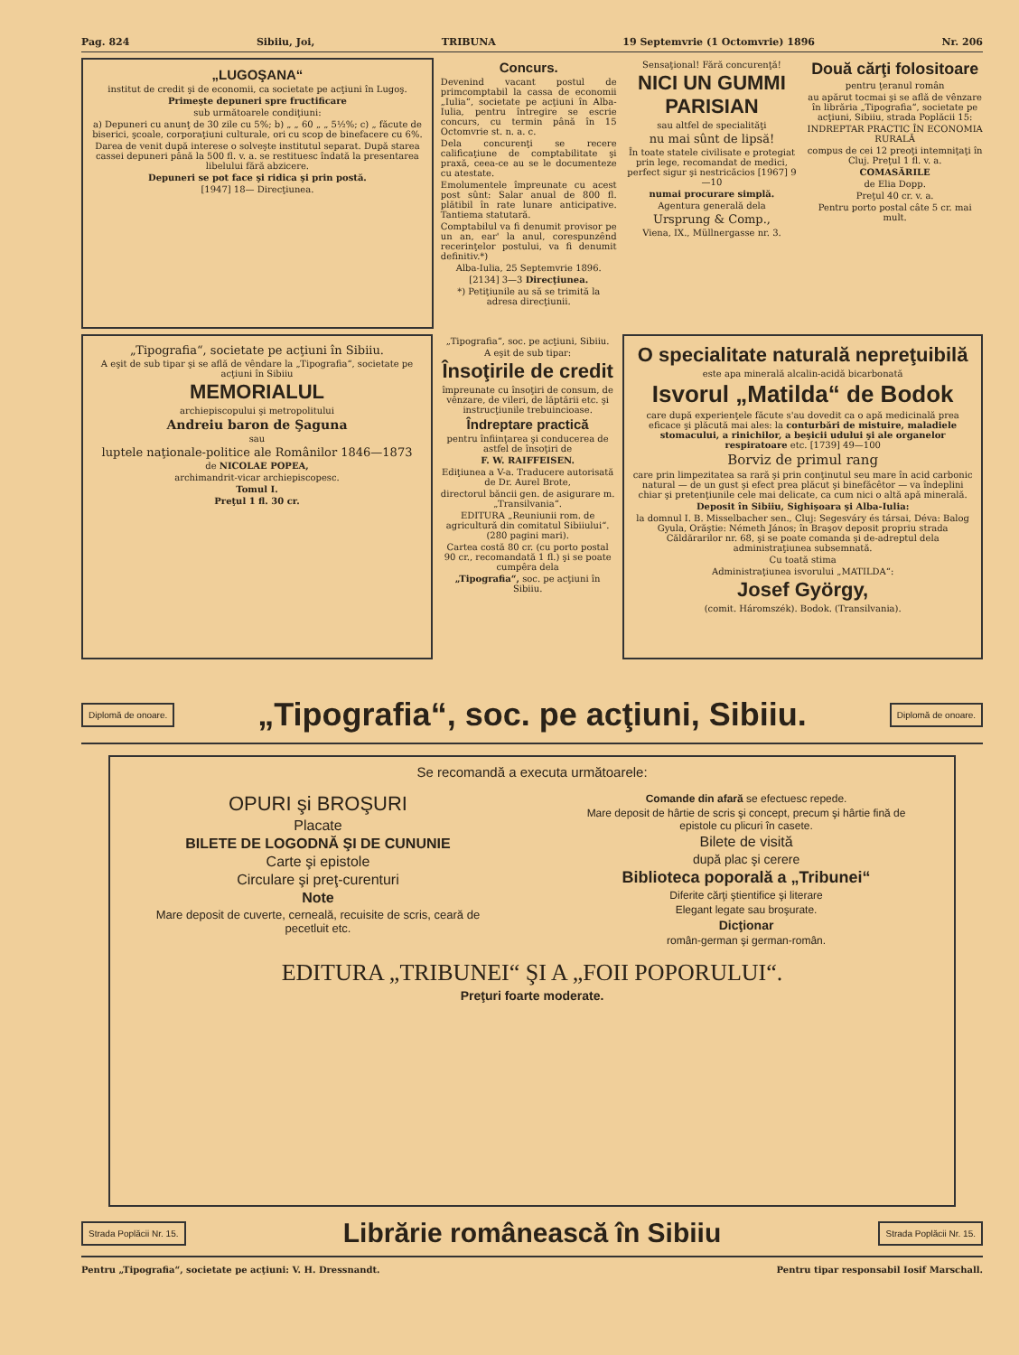Pag. 824 Sibiiu, Joi, TRIBUNA 19 Septemvrie (1 Octomvrie) 1896 Nr. 206
„LUGOŞANA“
institut de credit şi de economii, ca societate pe acţiuni în Lugoş.
Primeşte depuneri spre fructificare
sub următoarele condiţiuni:
a) Depuneri cu anunţ de 30 zile cu 5%; b) „ „ 60 „ „ 5½%; c) „ făcute de biserici, şcoale, corporaţiuni culturale, ori cu scop de binefacere cu 6%.
Darea de venit după interese o solveşte institutul separat. După starea cassei depuneri până la 500 fl. v. a. se restituesc îndată la presentarea libelului fără abzicere.
Depuneri se pot face şi ridica şi prin postă.
[1947] 18— Direcţiunea.
Concurs.
Devenind vacant postul de primcomptabil la cassa de economii „Iulia“, societate pe acţiuni în Alba-Iulia, pentru întregire se escrie concurs, cu termin până în 15 Octomvrie st. n. a. c.
Dela concurenţi se recere calificaţiune de comptabilitate şi praxă, ceea-ce au se le documenteze cu atestate.
Emolumentele împreunate cu acest post sûnt: Salar anual de 800 fl. plătibil în rate lunare anticipative. Tantiema statutară.
Comptabilul va fi denumit provisor pe un an, ear' la anul, corespunzênd recerinţelor postului, va fi denumit definitiv.*)
Alba-Iulia, 25 Septemvrie 1896.
[2134] 3—3 Direcţiunea.
*) Petiţiunile au să se trimită la adresa direcţiunii.
Sensaţional! Fără concurenţă!
NICI UN GUMMI PARISIAN
sau altfel de specialităţi
nu mai sûnt de lipsă!
În toate statele civilisate e protegiat prin lege, recomandat de medici, perfect sigur şi nestricăcios [1967] 9—10
numai procurare simplă.
Agentura generală dela
Ursprung & Comp.,
Viena, IX., Müllnergasse nr. 3.
Două cărţi folositoare
pentru ţeranul român
au apărut tocmai şi se află de vênzare în librăria „Tipografia“, societate pe acţiuni, Sibiiu, strada Poplăcii 15:
INDREPTAR PRACTIC ÎN ECONOMIA RURALĂ
compus de cei 12 preoţi intemniţaţi în Cluj. Preţul 1 fl. v. a.
COMASĂRILE
de Elia Dopp.
Preţul 40 cr. v. a.
Pentru porto postal câte 5 cr. mai mult.
„Tipografia“, societate pe acţiuni în Sibiiu.
A eşit de sub tipar şi se află de vêndare la „Tipografia“, societate pe acţiuni în Sibiiu
MEMORIALUL
archiepiscopului şi metropolitului
Andreiu baron de Şaguna
sau
luptele naţionale-politice ale Românilor 1846—1873
de NICOLAE POPEA,
archimandrit-vicar archiepiscopesc.
Tomul I.
Preţul 1 fl. 30 cr.
„Tipografia“, soc. pe acţiuni, Sibiiu.
A eşit de sub tipar:
Însoţirile de credit
împreunate cu însoţiri de consum, de vênzare, de vileri, de lăptării etc. şi instrucţiunile trebuincioase.
Îndreptare practică
pentru înfiinţarea şi conducerea de astfel de însoţiri de
F. W. RAIFFEISEN.
Ediţiunea a V-a. Traducere autorisată de Dr. Aurel Brote,
directorul băncii gen. de asigurare m. „Transilvania“.
EDITURA „Reuniunii rom. de agricultură din comitatul Sibiiului“. (280 pagini mari).
Cartea costă 80 cr. (cu porto postal 90 cr., recomandată 1 fl.) şi se poate cumpêra dela
„Tipografia“, soc. pe acţiuni în Sibiiu.
O specialitate naturală nepreţuibilă
este apa minerală alcalin-acidă bicarbonată
Isvorul „Matilda“ de Bodok
care după experienţele făcute s'au dovedit ca o apă medicinală prea eficace şi plăcută mai ales: la conturbări de mistuire, maladiele stomacului, a rinichilor, a beşicii udului şi ale organelor respiratoare etc. [1739] 49—100
Borviz de primul rang
care prin limpezitatea sa rară şi prin conţinutul seu mare în acid carbonic natural — de un gust şi efect prea plăcut şi binefăcêtor — va îndeplini chiar şi pretenţiunile cele mai delicate, ca cum nici o altă apă minerală.
Deposit în Sibiiu, Sighişoara şi Alba-Iulia:
la domnul I. B. Misselbacher sen., Cluj: Segesváry és társai, Déva: Balog Gyula, Orăştie: Németh János; în Braşov deposit propriu strada Căldărarilor nr. 68, şi se poate comanda şi de-adreptul dela administraţiunea subsemnată.
Cu toată stima
Administraţiunea isvorului „MATILDA“:
Josef György,
(comit. Háromszék). Bodok. (Transilvania).
Diplomă de onoare. „Tipografia“, soc. pe acţiuni, Sibiiu. Diplomă de onoare.
Se recomandă a executa următoarele:
OPURI şi BROŞURI
Placate
BILETE DE LOGODNĂ ŞI DE CUNUNIE
Carte şi epistole
Circulare şi preţ-curenturi
Note
Mare deposit de cuverte, cerneală, recuisite de scris, ceară de pecetluit etc.
Comande din afară se efectuesc repede.
Mare deposit de hârtie de scris şi concept, precum şi hârtie fină de epistole cu plicuri în casete.
Bilete de visită
după plac şi cerere
Biblioteca poporală a „Tribunei“
Diferite cărţi ştientifice şi literare
Elegant legate sau broşurate.
Dicţionar
român-german şi german-român.
EDITURA „TRIBUNEI“ ŞI A „FOII POPORULUI“.
Preţuri foarte moderate.
Strada Poplăcii Nr. 15. Librărie românească în Sibiiu Strada Poplăcii Nr. 15.
Pentru „Tipografia“, societate pe acţiuni: V. H. Dressnandt. Pentru tipar responsabil Iosif Marschall.